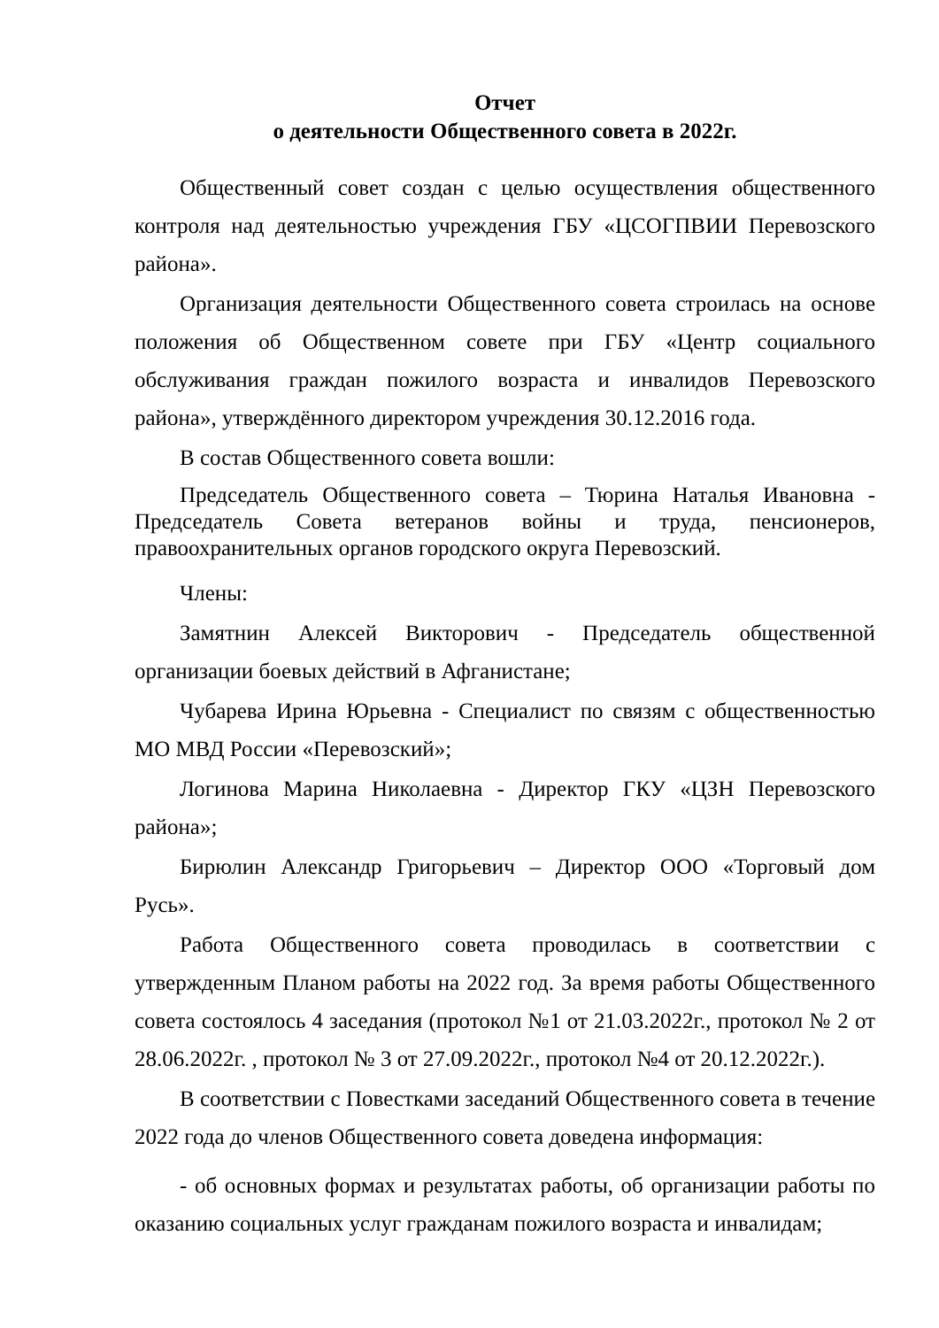Отчет
о деятельности Общественного совета в 2022г.
Общественный совет создан с целью осуществления общественного контроля над деятельностью учреждения ГБУ «ЦСОГПВИИ Перевозского района».
Организация деятельности Общественного совета строилась на основе положения об Общественном совете при ГБУ «Центр социального обслуживания граждан пожилого возраста и инвалидов Перевозского района», утверждённого директором учреждения 30.12.2016 года.
В состав Общественного совета вошли:
Председатель Общественного совета – Тюрина Наталья Ивановна - Председатель Совета ветеранов войны и труда, пенсионеров, правоохранительных органов городского округа Перевозский.
Члены:
Замятнин Алексей Викторович - Председатель общественной организации боевых действий в Афганистане;
Чубарева Ирина Юрьевна - Специалист по связям с общественностью МО МВД России «Перевозский»;
Логинова Марина Николаевна - Директор ГКУ «ЦЗН Перевозского района»;
Бирюлин Александр Григорьевич – Директор ООО «Торговый дом Русь».
Работа Общественного совета проводилась в соответствии с утвержденным Планом работы на 2022 год. За время работы Общественного совета состоялось 4 заседания (протокол №1 от 21.03.2022г., протокол № 2 от 28.06.2022г. , протокол № 3 от 27.09.2022г., протокол №4 от 20.12.2022г.).
В соответствии с Повестками заседаний Общественного совета в течение 2022 года до членов Общественного совета доведена информация:
- об основных формах и результатах работы, об организации работы по оказанию социальных услуг гражданам пожилого возраста и инвалидам;